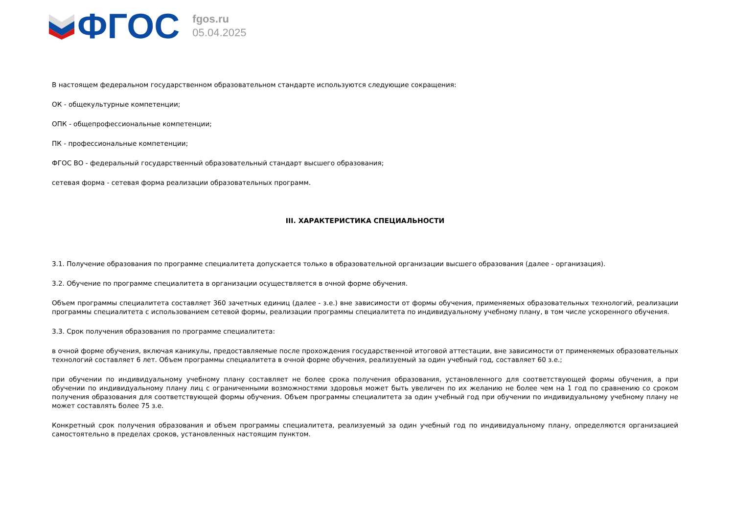ФГОС
fgos.ru
05.04.2025
В настоящем федеральном государственном образовательном стандарте используются следующие сокращения:
ОК - общекультурные компетенции;
ОПК - общепрофессиональные компетенции;
ПК - профессиональные компетенции;
ФГОС ВО - федеральный государственный образовательный стандарт высшего образования;
сетевая форма - сетевая форма реализации образовательных программ.
III. ХАРАКТЕРИСТИКА СПЕЦИАЛЬНОСТИ
3.1. Получение образования по программе специалитета допускается только в образовательной организации высшего образования (далее - организация).
3.2. Обучение по программе специалитета в организации осуществляется в очной форме обучения.
Объем программы специалитета составляет 360 зачетных единиц (далее - з.е.) вне зависимости от формы обучения, применяемых образовательных технологий, реализации программы специалитета с использованием сетевой формы, реализации программы специалитета по индивидуальному учебному плану, в том числе ускоренного обучения.
3.3. Срок получения образования по программе специалитета:
в очной форме обучения, включая каникулы, предоставляемые после прохождения государственной итоговой аттестации, вне зависимости от применяемых образовательных технологий составляет 6 лет. Объем программы специалитета в очной форме обучения, реализуемый за один учебный год, составляет 60 з.е.;
при обучении по индивидуальному учебному плану составляет не более срока получения образования, установленного для соответствующей формы обучения, а при обучении по индивидуальному плану лиц с ограниченными возможностями здоровья может быть увеличен по их желанию не более чем на 1 год по сравнению со сроком получения образования для соответствующей формы обучения. Объем программы специалитета за один учебный год при обучении по индивидуальному учебному плану не может составлять более 75 з.е.
Конкретный срок получения образования и объем программы специалитета, реализуемый за один учебный год по индивидуальному плану, определяются организацией самостоятельно в пределах сроков, установленных настоящим пунктом.